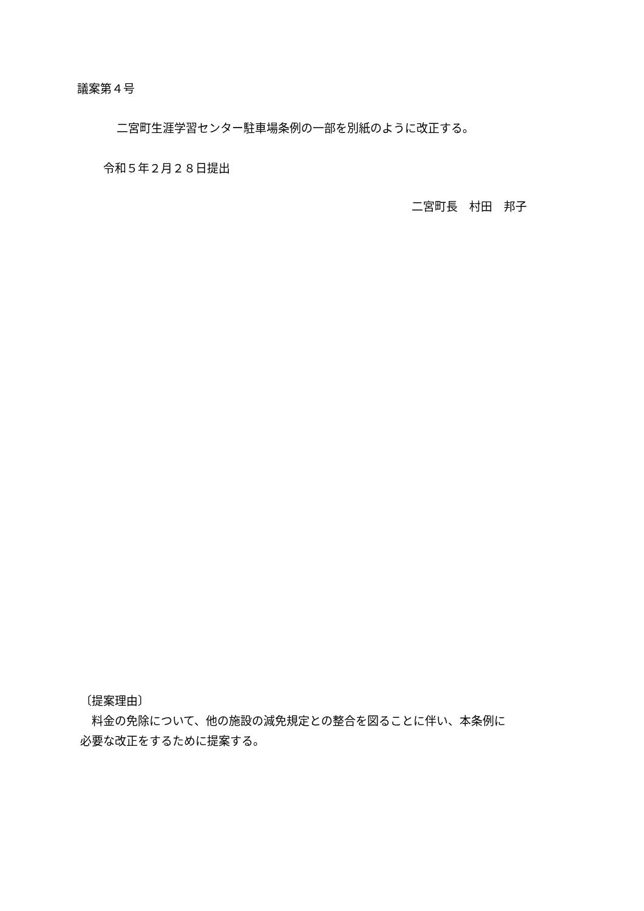議案第４号
二宮町生涯学習センター駐車場条例の一部を別紙のように改正する。
令和５年２月２８日提出
二宮町長　村田　邦子
〔提案理由〕
　料金の免除について、他の施設の減免規定との整合を図ることに伴い、本条例に
必要な改正をするために提案する。